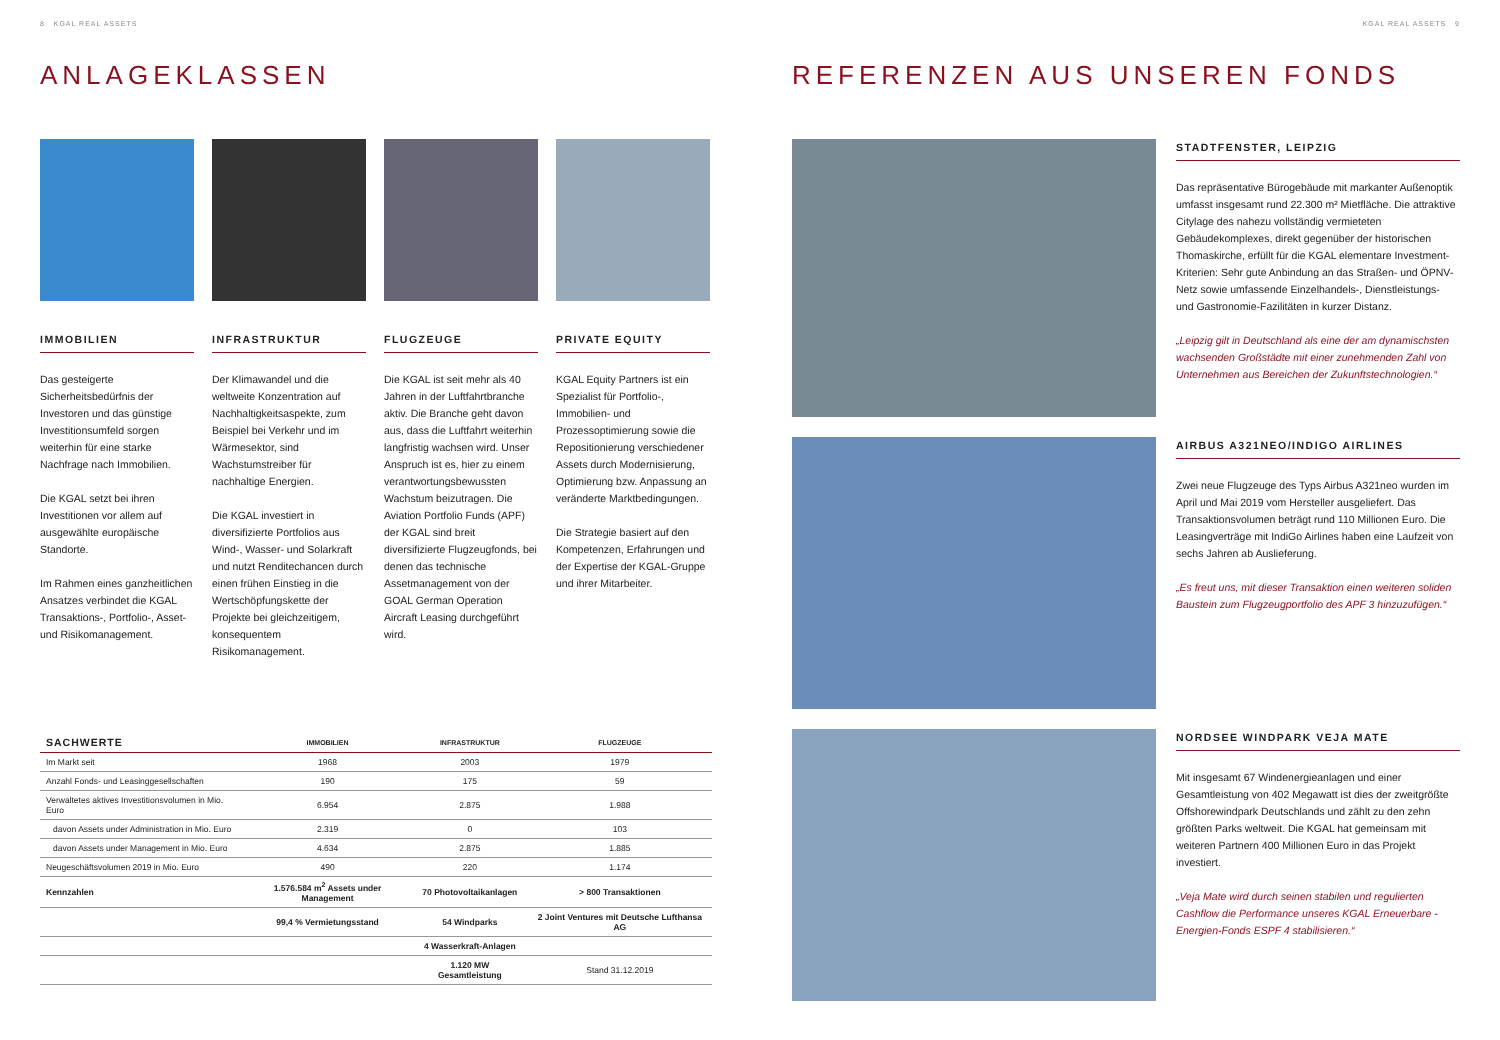8 KGAL REAL ASSETS
ANLAGEKLASSEN
IMMOBILIEN
Das gesteigerte Sicherheitsbedürfnis der Investoren und das günstige Investitionsumfeld sorgen weiterhin für eine starke Nachfrage nach Immobilien.
Die KGAL setzt bei ihren Investitionen vor allem auf ausgewählte europäische Standorte.
Im Rahmen eines ganzheitlichen Ansatzes verbindet die KGAL Transaktions-, Portfolio-, Asset- und Risikomanagement.
INFRASTRUKTUR
Der Klimawandel und die weltweite Konzentration auf Nachhaltigkeitsaspekte, zum Beispiel bei Verkehr und im Wärmesektor, sind Wachstumstreiber für nachhaltige Energien.
Die KGAL investiert in diversifizierte Portfolios aus Wind-, Wasser- und Solarkraft und nutzt Renditechancen durch einen frühen Einstieg in die Wertschöpfungskette der Projekte bei gleichzeitigem, konsequentem Risikomanagement.
FLUGZEUGE
Die KGAL ist seit mehr als 40 Jahren in der Luftfahrtbranche aktiv. Die Branche geht davon aus, dass die Luftfahrt weiterhin langfristig wachsen wird. Unser Anspruch ist es, hier zu einem verantwortungsbewussten Wachstum beizutragen. Die Aviation Portfolio Funds (APF) der KGAL sind breit diversifizierte Flugzeugfonds, bei denen das technische Assetmanagement von der GOAL German Operation Aircraft Leasing durchgeführt wird.
PRIVATE EQUITY
KGAL Equity Partners ist ein Spezialist für Portfolio-, Immobilien- und Prozessoptimierung sowie die Repositionierung verschiedener Assets durch Modernisierung, Optimierung bzw. Anpassung an veränderte Marktbedingungen.
Die Strategie basiert auf den Kompetenzen, Erfahrungen und der Expertise der KGAL-Gruppe und ihrer Mitarbeiter.
| SACHWERTE | IMMOBILIEN | INFRASTRUKTUR | FLUGZEUGE |
| --- | --- | --- | --- |
| Im Markt seit | 1968 | 2003 | 1979 |
| Anzahl Fonds- und Leasinggesellschaften | 190 | 175 | 59 |
| Verwaltetes aktives Investitionsvolumen in Mio. Euro | 6.954 | 2.875 | 1.988 |
| davon Assets under Administration in Mio. Euro | 2.319 | 0 | 103 |
| davon Assets under Management in Mio. Euro | 4.634 | 2.875 | 1.885 |
| Neugeschäftsvolumen 2019 in Mio. Euro | 490 | 220 | 1.174 |
| Kennzahlen | 1.576.584 m<sup>2</sup> Assets under Management | 70 Photovoltaikanlagen | > 800 Transaktionen |
| | 99,4 % Vermietungsstand | 54 Windparks | 2 Joint Ventures mit Deutsche Lufthansa AG |
| | | 4 Wasserkraft-Anlagen | |
| | | 1.120 MW Gesamtleistung | Stand 31.12.2019 |
KGAL REAL ASSETS 9
REFERENZEN AUS UNSEREN FONDS
STADTFENSTER, LEIPZIG
Das repräsentative Bürogebäude mit markanter Außenoptik umfasst insgesamt rund 22.300 m² Mietfläche. Die attraktive Citylage des nahezu vollständig vermieteten Gebäudekomplexes, direkt gegenüber der historischen Thomaskirche, erfüllt für die KGAL elementare Investment-Kriterien: Sehr gute Anbindung an das Straßen- und ÖPNV-Netz sowie umfassende Einzelhandels-, Dienstleistungs- und Gastronomie-Fazilitäten in kurzer Distanz.
„Leipzig gilt in Deutschland als eine der am dynamischsten wachsenden Großstädte mit einer zunehmenden Zahl von Unternehmen aus Bereichen der Zukunftstechnologien.“
AIRBUS A321NEO/INDIGO AIRLINES
Zwei neue Flugzeuge des Typs Airbus A321neo wurden im April und Mai 2019 vom Hersteller ausgeliefert. Das Transaktionsvolumen beträgt rund 110 Millionen Euro. Die Leasingverträge mit IndiGo Airlines haben eine Laufzeit von sechs Jahren ab Auslieferung.
„Es freut uns, mit dieser Transaktion einen weiteren soliden Baustein zum Flugzeugportfolio des APF 3 hinzuzufügen.“
NORDSEE WINDPARK VEJA MATE
Mit insgesamt 67 Windenergieanlagen und einer Gesamtleistung von 402 Megawatt ist dies der zweitgrößte Offshorewindpark Deutschlands und zählt zu den zehn größten Parks weltweit. Die KGAL hat gemeinsam mit weiteren Partnern 400 Millionen Euro in das Projekt investiert.
„Veja Mate wird durch seinen stabilen und regulierten Cashflow die Performance unseres KGAL Erneuerbare -Energien-Fonds ESPF 4 stabilisieren.“